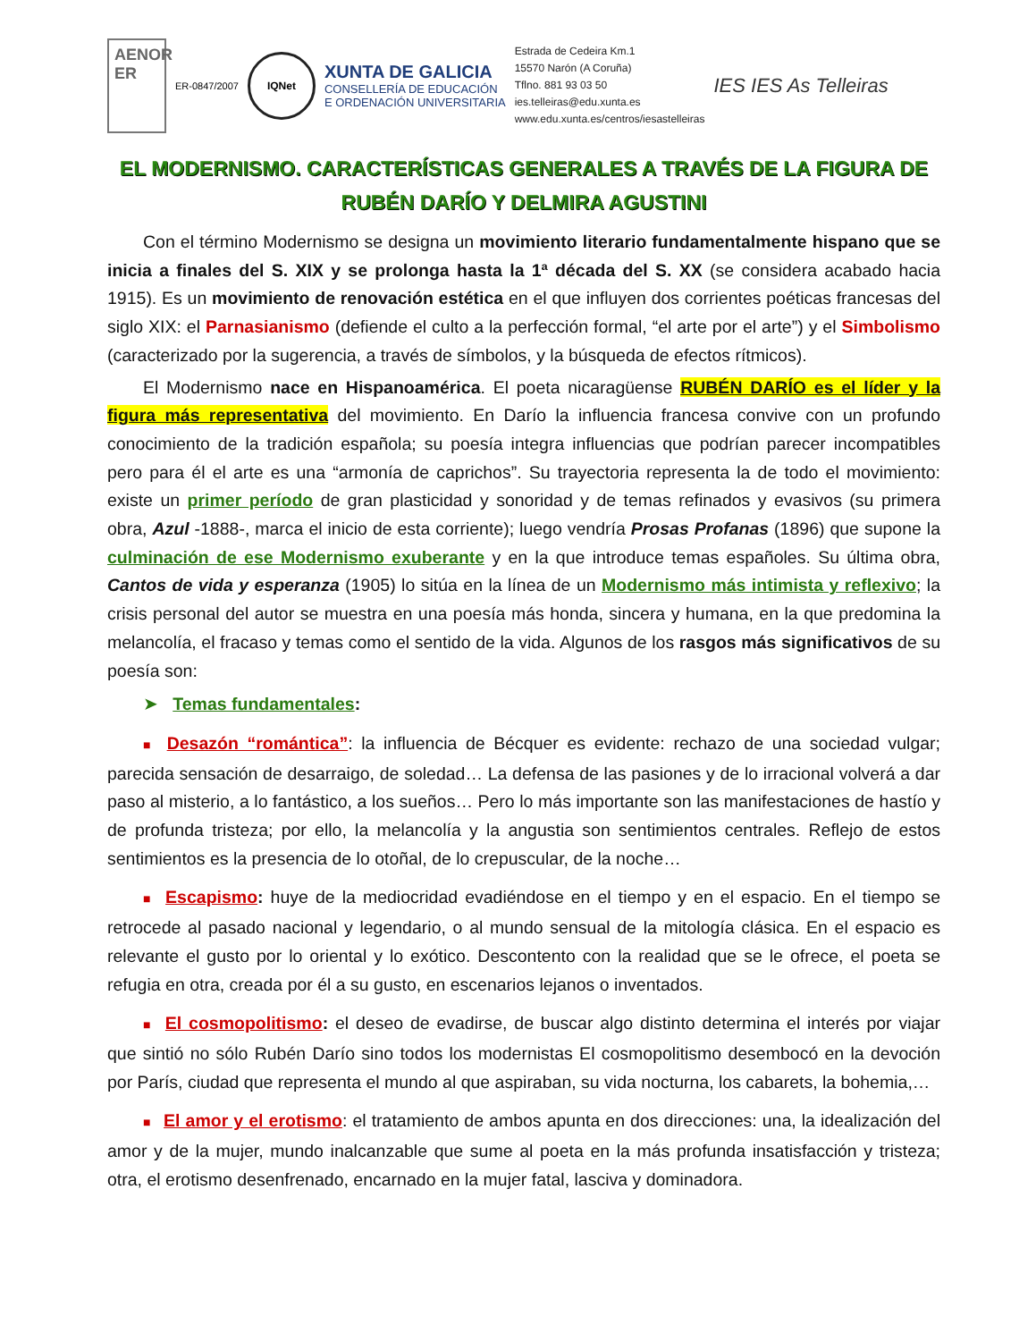AENOR
ER
ER-0847/2007
IQNet
XUNTA DE GALICIA
CONSELLERÍA DE EDUCACIÓN
E ORDENACIÓN UNIVERSITARIA
Estrada de Cedeira Km.1
15570 Narón (A Coruña)
Tflno. 881 93 03 50
ies.telleiras@edu.xunta.es
www.edu.xunta.es/centros/iesastelleiras
IES IES As Telleiras
EL MODERNISMO. CARACTERÍSTICAS GENERALES A TRAVÉS DE LA FIGURA DE RUBÉN DARÍO Y DELMIRA AGUSTINI
Con el término Modernismo se designa un movimiento literario fundamentalmente hispano que se inicia a finales del S. XIX y se prolonga hasta la 1ª década del S. XX (se considera acabado hacia 1915). Es un movimiento de renovación estética en el que influyen dos corrientes poéticas francesas del siglo XIX: el Parnasianismo (defiende el culto a la perfección formal, “el arte por el arte”) y el Simbolismo (caracterizado por la sugerencia, a través de símbolos, y la búsqueda de efectos rítmicos).
El Modernismo nace en Hispanoamérica. El poeta nicaragüense RUBÉN DARÍO es el líder y la figura más representativa del movimiento. En Darío la influencia francesa convive con un profundo conocimiento de la tradición española; su poesía integra influencias que podrían parecer incompatibles pero para él el arte es una “armonía de caprichos”. Su trayectoria representa la de todo el movimiento: existe un primer período de gran plasticidad y sonoridad y de temas refinados y evasivos (su primera obra, Azul -1888-, marca el inicio de esta corriente); luego vendría Prosas Profanas (1896) que supone la culminación de ese Modernismo exuberante y en la que introduce temas españoles. Su última obra, Cantos de vida y esperanza (1905) lo sitúa en la línea de un Modernismo más intimista y reflexivo; la crisis personal del autor se muestra en una poesía más honda, sincera y humana, en la que predomina la melancolía, el fracaso y temas como el sentido de la vida. Algunos de los rasgos más significativos de su poesía son:
➤ Temas fundamentales:
■ Desazón “romántica”: la influencia de Bécquer es evidente: rechazo de una sociedad vulgar; parecida sensación de desarraigo, de soledad… La defensa de las pasiones y de lo irracional volverá a dar paso al misterio, a lo fantástico, a los sueños… Pero lo más importante son las manifestaciones de hastío y de profunda tristeza; por ello, la melancolía y la angustia son sentimientos centrales. Reflejo de estos sentimientos es la presencia de lo otoñal, de lo crepuscular, de la noche…
■ Escapismo: huye de la mediocridad evadiéndose en el tiempo y en el espacio. En el tiempo se retrocede al pasado nacional y legendario, o al mundo sensual de la mitología clásica. En el espacio es relevante el gusto por lo oriental y lo exótico. Descontento con la realidad que se le ofrece, el poeta se refugia en otra, creada por él a su gusto, en escenarios lejanos o inventados.
■ El cosmopolitismo: el deseo de evadirse, de buscar algo distinto determina el interés por viajar que sintió no sólo Rubén Darío sino todos los modernistas El cosmopolitismo desembocó en la devoción por París, ciudad que representa el mundo al que aspiraban, su vida nocturna, los cabarets, la bohemia,…
■ El amor y el erotismo: el tratamiento de ambos apunta en dos direcciones: una, la idealización del amor y de la mujer, mundo inalcanzable que sume al poeta en la más profunda insatisfacción y tristeza; otra, el erotismo desenfrenado, encarnado en la mujer fatal, lasciva y dominadora.